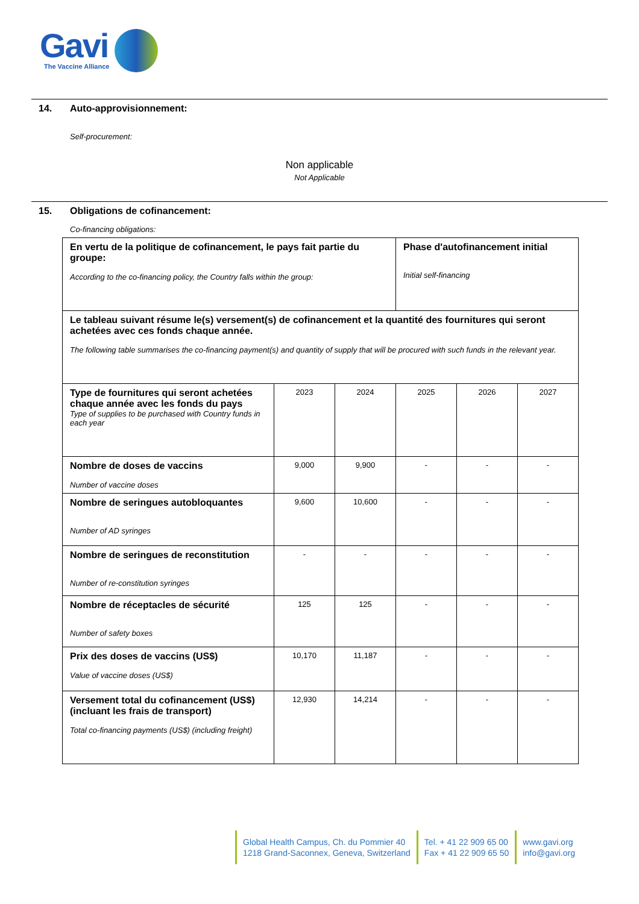Gavi
The Vaccine Alliance
14. Auto-approvisionnement:
Self-procurement:
Non applicable
Not Applicable
15. Obligations de cofinancement:
Co-financing obligations:
| En vertu de la politique de cofinancement, le pays fait partie du groupe: According to the co-financing policy, the Country falls within the group: | | | Phase d'autofinancement initial Initial self-financing | | |
| Le tableau suivant résume le(s) versement(s) de cofinancement et la quantité des fournitures qui seront achetées avec ces fonds chaque année. The following table summarises the co-financing payment(s) and quantity of supply that will be procured with such funds in the relevant year. | | | | | |
| Type de fournitures qui seront achetées chaque année avec les fonds du pays Type of supplies to be purchased with Country funds in each year | 2023 | 2024 | 2025 | 2026 | 2027 |
| Nombre de doses de vaccins Number of vaccine doses | 9,000 | 9,900 | - | - | - |
| Nombre de seringues autobloquantes Number of AD syringes | 9,600 | 10,600 | - | - | - |
| Nombre de seringues de reconstitution Number of re-constitution syringes | - | - | - | - | - |
| Nombre de réceptacles de sécurité Number of safety boxes | 125 | 125 | - | - | - |
| Prix des doses de vaccins (US$) Value of vaccine doses (US$) | 10,170 | 11,187 | - | - | - |
| Versement total du cofinancement (US$) (incluant les frais de transport) Total co-financing payments (US$) (including freight) | 12,930 | 14,214 | - | - | - |
Global Health Campus, Ch. du Pommier 40
1218 Grand-Saconnex, Geneva, Switzerland
Tel. + 41 22 909 65 00
Fax + 41 22 909 65 50
www.gavi.org
info@gavi.org